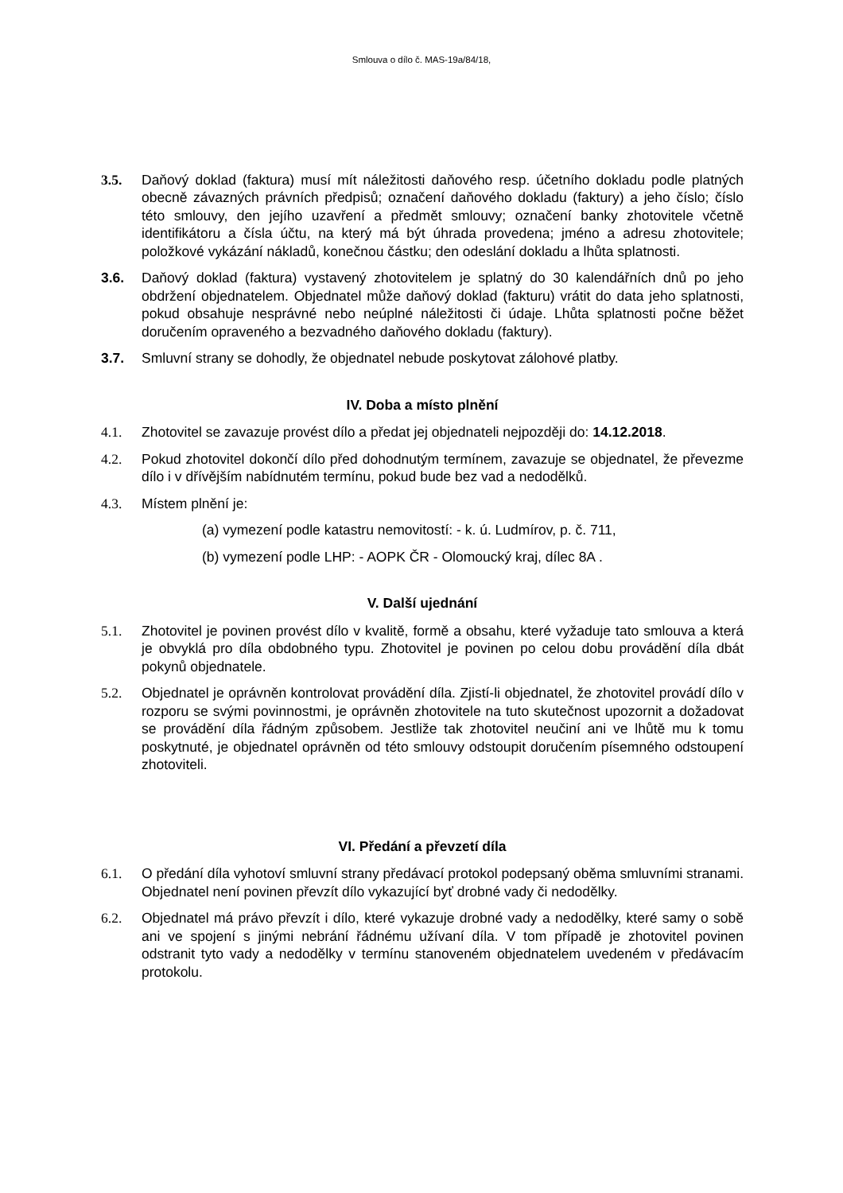Smlouva o dílo č. MAS-19a/84/18,
3.5. Daňový doklad (faktura) musí mít náležitosti daňového resp. účetního dokladu podle platných obecně závazných právních předpisů; označení daňového dokladu (faktury) a jeho číslo; číslo této smlouvy, den jejího uzavření a předmět smlouvy; označení banky zhotovitele včetně identifikátoru a čísla účtu, na který má být úhrada provedena; jméno a adresu zhotovitele; položkové vykázání nákladů, konečnou částku; den odeslání dokladu a lhůta splatnosti.
3.6. Daňový doklad (faktura) vystavený zhotovitelem je splatný do 30 kalendářních dnů po jeho obdržení objednatelem. Objednatel může daňový doklad (fakturu) vrátit do data jeho splatnosti, pokud obsahuje nesprávné nebo neúplné náležitosti či údaje. Lhůta splatnosti počne běžet doručením opraveného a bezvadného daňového dokladu (faktury).
3.7. Smluvní strany se dohodly, že objednatel nebude poskytovat zálohové platby.
IV. Doba a místo plnění
4.1. Zhotovitel se zavazuje provést dílo a předat jej objednateli nejpozději do: 14.12.2018.
4.2. Pokud zhotovitel dokončí dílo před dohodnutým termínem, zavazuje se objednatel, že převezme dílo i v dřívějším nabídnutém termínu, pokud bude bez vad a nedodělků.
4.3. Místem plnění je:
(a) vymezení podle katastru nemovitostí: - k. ú. Ludmírov, p. č. 711,
(b) vymezení podle LHP: - AOPK ČR - Olomoucký kraj, dílec 8A .
V. Další ujednání
5.1. Zhotovitel je povinen provést dílo v kvalitě, formě a obsahu, které vyžaduje tato smlouva a která je obvyklá pro díla obdobného typu. Zhotovitel je povinen po celou dobu provádění díla dbát pokynů objednatele.
5.2. Objednatel je oprávněn kontrolovat provádění díla. Zjistí-li objednatel, že zhotovitel provádí dílo v rozporu se svými povinnostmi, je oprávněn zhotovitele na tuto skutečnost upozornit a dožadovat se provádění díla řádným způsobem. Jestliže tak zhotovitel neučiní ani ve lhůtě mu k tomu poskytnuté, je objednatel oprávněn od této smlouvy odstoupit doručením písemného odstoupení zhotoviteli.
VI. Předání a převzetí díla
6.1. O předání díla vyhotoví smluvní strany předávací protokol podepsaný oběma smluvními stranami. Objednatel není povinen převzít dílo vykazující byť drobné vady či nedodělky.
6.2. Objednatel má právo převzít i dílo, které vykazuje drobné vady a nedodělky, které samy o sobě ani ve spojení s jinými nebrání řádnému užívaní díla. V tom případě je zhotovitel povinen odstranit tyto vady a nedodělky v termínu stanoveném objednatelem uvedeném v předávacím protokolu.